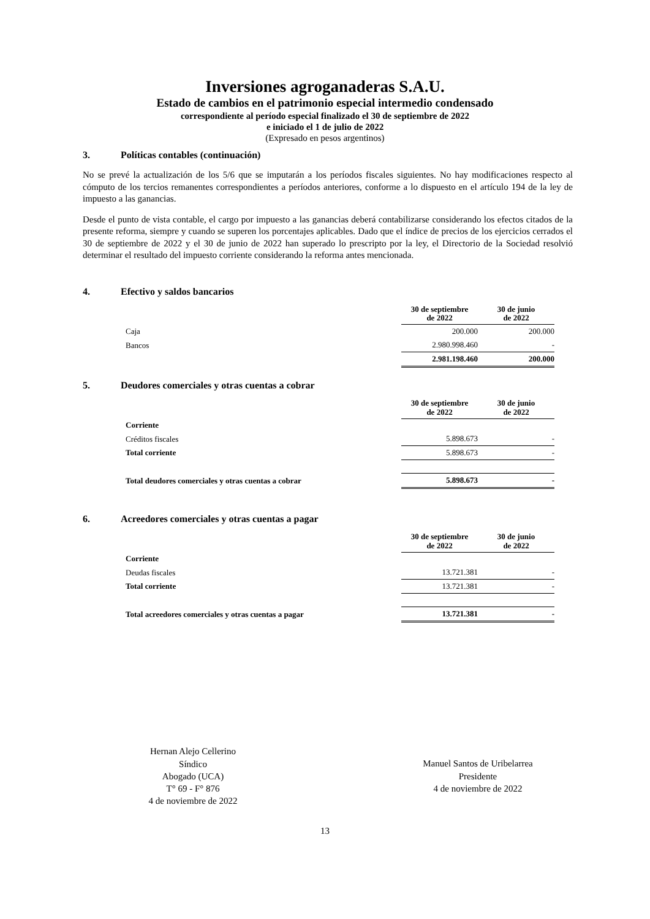Inversiones agroganaderas S.A.U.
Estado de cambios en el patrimonio especial intermedio condensado
correspondiente al período especial finalizado el 30 de septiembre de 2022
e iniciado el 1 de julio de 2022
(Expresado en pesos argentinos)
3. Políticas contables (continuación)
No se prevé la actualización de los 5/6 que se imputarán a los períodos fiscales siguientes. No hay modificaciones respecto al cómputo de los tercios remanentes correspondientes a períodos anteriores, conforme a lo dispuesto en el artículo 194 de la ley de impuesto a las ganancias.
Desde el punto de vista contable, el cargo por impuesto a las ganancias deberá contabilizarse considerando los efectos citados de la presente reforma, siempre y cuando se superen los porcentajes aplicables. Dado que el índice de precios de los ejercicios cerrados el 30 de septiembre de 2022 y el 30 de junio de 2022 han superado lo prescripto por la ley, el Directorio de la Sociedad resolvió determinar el resultado del impuesto corriente considerando la reforma antes mencionada.
4. Efectivo y saldos bancarios
| | 30 de septiembre de 2022 | 30 de junio de 2022 |
| Caja | 200.000 | 200.000 |
| Bancos | 2.980.998.460 | - |
| | 2.981.198.460 | 200.000 |
5. Deudores comerciales y otras cuentas a cobrar
| | 30 de septiembre de 2022 | 30 de junio de 2022 |
| Corriente | | |
| Créditos fiscales | 5.898.673 | - |
| Total corriente | 5.898.673 | - |
| Total deudores comerciales y otras cuentas a cobrar | 5.898.673 | - |
6. Acreedores comerciales y otras cuentas a pagar
| | 30 de septiembre de 2022 | 30 de junio de 2022 |
| Corriente | | |
| Deudas fiscales | 13.721.381 | - |
| Total corriente | 13.721.381 | - |
| Total acreedores comerciales y otras cuentas a pagar | 13.721.381 | - |
Hernan Alejo Cellerino
Síndico
Abogado (UCA)
T° 69 - F° 876
4 de noviembre de 2022
Manuel Santos de Uribelarrea
Presidente
4 de noviembre de 2022
13